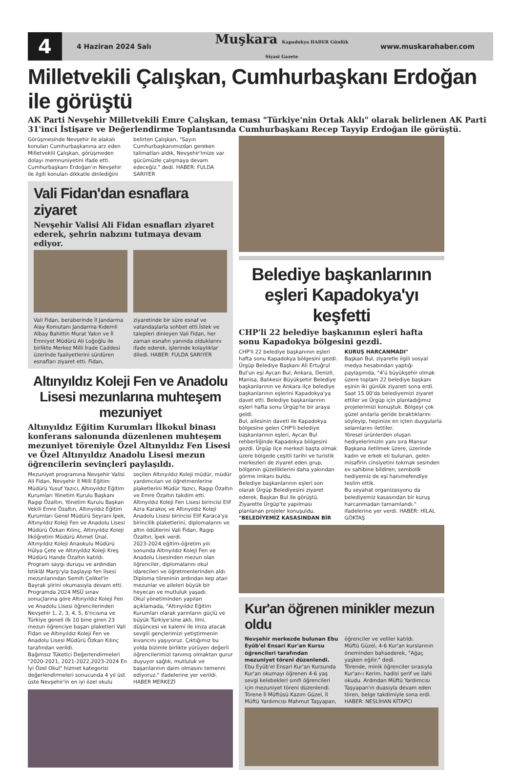4
4 Haziran 2024 Salı
Muşkara Kapadokya HABER Günlük Siyasi Gazete
www.muskarahaber.com
Milletvekili Çalışkan, Cumhurbaşkanı Erdoğan ile görüştü
AK Parti Nevşehir Milletvekili Emre Çalışkan, teması "Türkiye'nin Ortak Aklı" olarak belirlenen AK Parti 31'inci İstişare ve Değerlendirme Toplantısında Cumhurbaşkanı Recep Tayyip Erdoğan ile görüştü.
Görüşmesinde Nevşehir ile alakalı konuları Cumhurbaşkanına arz eden Milletvekili Çalışkan, görüşmeden dolayı memnuniyetini ifade etti. Cumhurbaşkanı Erdoğan'ın Nevşehir ile ilgili konuları dikkatle dinlediğini belirten Çalışkan, "Sayın Cumhurbaşkanımızdan gereken talimatları aldık, Nevşehir'imize var gücümüzle çalışmaya devam edeceğiz." dedi. HABER: FULDA SARIYER
Vali Fidan'dan esnaflara ziyaret
Nevşehir Valisi Ali Fidan esnafları ziyaret ederek, şehrin nabzını tutmaya devam ediyor.
Vali Fidan, beraberinde İl Jandarma Alay Komutanı Jandarma Kıdemli Albay Bahittin Murat Yakın ve İl Emniyet Müdürü Ali Loğoğlu ile birlikte Merkez Milli İrade Caddesi üzerinde faaliyetlerini sürdüren esnafları ziyaret etti. Fidan, ziyaretinde bir süre esnaf ve vatandaşlarla sohbet etti.İstek ve talepleri dinleyen Vali Fidan, her zaman esnafın yanında olduklarını ifade ederek, işlerinde kolaylıklar diledi. HABER: FULDA SARIYER
Altınyıldız Koleji Fen ve Anadolu Lisesi mezunlarına muhteşem mezuniyet
Altınyıldız Eğitim Kurumları İlkokul binası konferans salonunda düzenlenen muhteşem mezuniyet töreniyle Özel Altınyıldız Fen Lisesi ve Özel Altınyıldız Anadolu Lisesi mezun öğrencilerin sevinçleri paylaşıldı.
Mezuniyet programına Nevşehir Valisi Ali Fidan, Nevşehir İl Milli Eğitim Müdürü Yusuf Yazıcı, Altınyıldız Eğitim Kurumları Yönetim Kurulu Başkanı Ragıp Özaltın, Yönetim Kurulu Başkan Vekili Emre Özaltın, Altınyıldız Eğitim Kurumları Genel Müdürü Seyrani İpek, Altınyıldız Koleji Fen ve Anadolu Lisesi Müdürü Özkan Kılınç, Altınyıldız Koleji İlköğretim Müdürü Ahmet Ünal, Altınyıldız Koleji Anaokulu Müdürü Hülya Çete ve Altınyıldız Koleji Kreş Müdürü Hande Özaltın katıldı.
Program saygı duruşu ve ardından İstiklâl Marşı'yla başlayıp fen lisesi mezunlarından Semih Çelikel'in Bayrak şiirini okumasıyla devam etti.
Programda 2024 MSÜ sınav sonuçlarına göre Altınyıldız Koleji Fen ve Anadolu Lisesi öğrencilerinden Nevşehir 1, 2, 3, 4, 5, 6'ncısına ve Türkiye geneli ilk 10 bine giren 23 mezun öğrenciye başarı plaketleri Vali Fidan ve Altınyıldız Koleji Fen ve Anadolu Lisesi Müdürü Özkan Kılınç tarafından verildi.
Bağımsız Tüketici Değerlendirmeleri "2020-2021, 2021-2022,2023-2024 En İyi Özel Okul" hizmet kategorisi değerlendirmeleri sonucunda 4 yıl üst üste Nevşehir'in en iyi özel okulu seçilen Altınyıldız Koleji müdür, müdür yardımcıları ve öğretmenlerine plaketlerini Müdür Yazıcı, Ragıp Özaltın ve Emre Özaltın takdim etti.
Altınyıldız Koleji Fen Lisesi birincisi Elif Azra Karakoç ve Altınyıldız Koleji Anadolu Lisesi birincisi Elif Karaca'ya birincilik plaketlerini, diplomalarını ve altın ödüllerini Vali Fidan, Ragıp Özaltın, İpek verdi.
2023-2024 eğitim-öğretim yılı sonunda Altınyıldız Koleji Fen ve Anadolu Lisesinden mezun olan öğrenciler, diplomalarını okul idarecileri ve öğretmenlerinden aldı. Diploma töreninin ardından kep atan mezunlar ve aileleri büyük bir heyecan ve mutluluk yaşadı.
Okul yönetiminden yapılan açıklamada, "Altınyıldız Eğitim Kurumları olarak yarınların güçlü ve büyük Türkiye'sine aklı, ilmi, düşüncesi ve kalemi ile imza atacak sevgili gençlerimizi yetiştirmenin kıvancını yaşıyoruz. Çıktığımız bu yolda bizimle birlikte yürüyen değerli öğrencilerimizi tanımış olmaktan gurur duyuyor sağlık, mutluluk ve başarılarının daim olmasını temenni ediyoruz." ifadelerine yer verildi. HABER MERKEZİ
Belediye başkanlarının eşleri Kapadokya'yı keşfetti
CHP'li 22 belediye başkanının eşleri hafta sonu Kapadokya bölgesini gezdi.
CHP'li 22 belediye başkanının eşleri hafta sonu Kapadokya bölgesini gezdi.
Ürgüp Belediye Başkanı Ali Ertuğrul Bul'un eşi Aycan Bul, Ankara, Denizli, Manisa, Balıkesir Büyükşehir Belediye başkanlarının ve Ankara ilçe belediye başkanlarının eşlerini Kapadokya'ya davet etti. Belediye başkanlarının eşleri hafta sonu Ürgüp'te bir araya geldi.
Bul, ailesinin daveti ile Kapadokya bölgesine gelen CHP'li belediye başkanlarının eşleri, Aycan Bul rehberliğinde Kapadokya bölgesini gezdi. Ürgüp ilçe merkezi başta olmak üzere bölgede çeşitli tarihi ve turistik merkezleri de ziyaret eden grup, bölgenin güzelliklerini daha yakından görme imkanı buldu.
Belediye başkanlarının eşleri son olarak Ürgüp Belediyesini ziyaret ederek, Başkan Bul ile görüştü.
Ziyarette Ürgüp'te yapılması planlanan projeler konuşuldu.
"BELEDİYEMİZ KASASINDAN BİR KURUŞ HARCANMADI"
Başkan Bul, ziyaretle ilgili sosyal medya hesabından yaptığı paylaşımda, "4'ü büyükşehir olmak üzere toplam 22 belediye başkanı eşinin iki günlük ziyareti sona erdi.
Saat 15.00'da belediyemizi ziyaret ettiler ve Ürgüp için planladığımız projelerimizi konuştuk. Bölgeyi çok güzel anılarla geride bıraktıklarını söyleyip, hepinize en içten duygularla selamlarını ilettiler.
Yöresel ürünlerden oluşan hediyelerimizin yanı sıra Mansur Başkana iletilmek üzere, üzerinde kadın ve erkek eli bulunan, gelen misafirin cinsiyetini tokmak sesinden ev sahibine bildiren, sembolik hediyemiz de eşi hanımefendiye teslim ettik.
Bu seyahat organizasyonu da belediyemiz kasasından bir kuruş harcanmadan tamamlandı." ifadelerine yer verdi. HABER: HİLAL GÖKTAŞ
Kur'an öğrenen minikler mezun oldu
Nevşehir merkezde bulunan Ebu Eyüb'el Ensari Kur'an Kursu öğrencileri tarafından mezuniyet töreni düzenlendi.
Ebu Eyüb'el Ensari Kur'an Kursunda Kur'an okumayı öğrenen 4-6 yaş sevgi kelebekleri sınıfı öğrencileri için mezuniyet töreni düzenlendi.
Törene İl Müftüsü Kazım Güzel, İl Müftü Yardımcısı Mahmut Taşyapan, öğrenciler ve veliler katıldı.
Müftü Güzel, 4-6 Kur'an kurslarının öneminden bahsederek, "Ağaç yaşken eğilir." dedi.
Törende, minik öğrenciler sırasıyla Kur'an-ı Kerim, hadisi şerif ve ilahi okudu. Ardından Müftü Yardımcısı Taşyapan'ın duasıyla devam eden tören, belge takdimiyle sona erdi.
HABER: NESLİHAN KİTAPCI